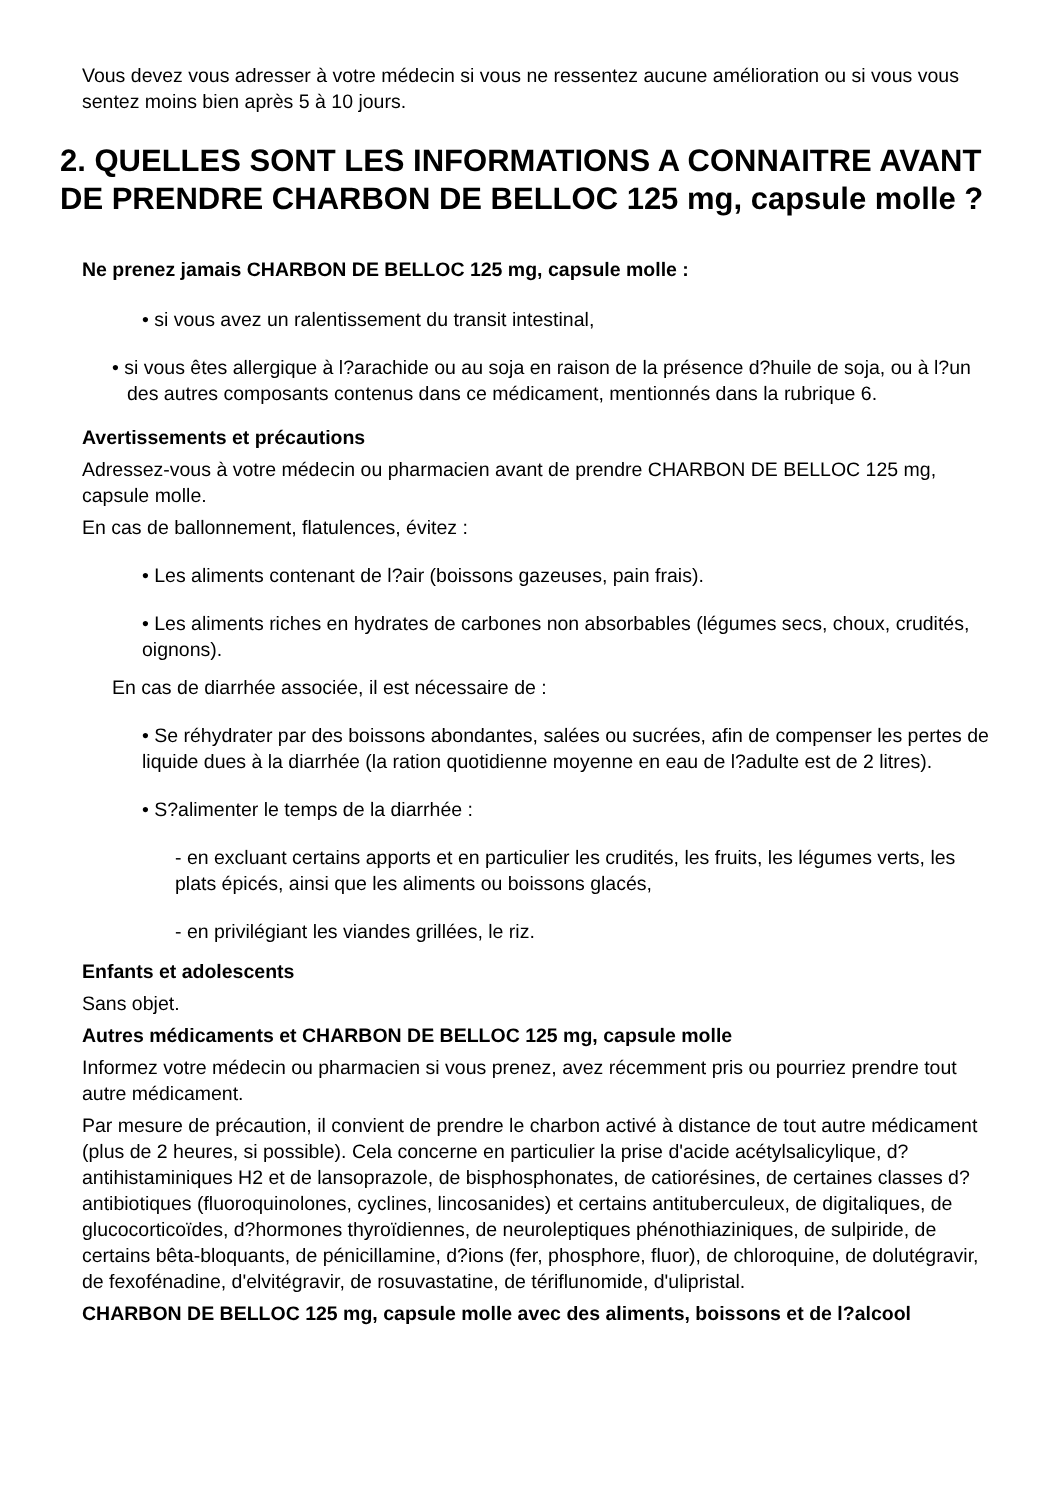Vous devez vous adresser à votre médecin si vous ne ressentez aucune amélioration ou si vous vous sentez moins bien après 5 à 10 jours.
2. QUELLES SONT LES INFORMATIONS A CONNAITRE AVANT DE PRENDRE CHARBON DE BELLOC 125 mg, capsule molle ?
Ne prenez jamais CHARBON DE BELLOC 125 mg, capsule molle :
• si vous avez un ralentissement du transit intestinal,
• si vous êtes allergique à l?arachide ou au soja en raison de la présence d?huile de soja, ou à l?un des autres composants contenus dans ce médicament, mentionnés dans la rubrique 6.
Avertissements et précautions
Adressez-vous à votre médecin ou pharmacien avant de prendre CHARBON DE BELLOC 125 mg, capsule molle.
En cas de ballonnement, flatulences, évitez :
• Les aliments contenant de l?air (boissons gazeuses, pain frais).
• Les aliments riches en hydrates de carbones non absorbables (légumes secs, choux, crudités, oignons).
En cas de diarrhée associée, il est nécessaire de :
• Se réhydrater par des boissons abondantes, salées ou sucrées, afin de compenser les pertes de liquide dues à la diarrhée (la ration quotidienne moyenne en eau de l?adulte est de 2 litres).
• S?alimenter le temps de la diarrhée :
- en excluant certains apports et en particulier les crudités, les fruits, les légumes verts, les plats épicés, ainsi que les aliments ou boissons glacés,
- en privilégiant les viandes grillées, le riz.
Enfants et adolescents
Sans objet.
Autres médicaments et CHARBON DE BELLOC 125 mg, capsule molle
Informez votre médecin ou pharmacien si vous prenez, avez récemment pris ou pourriez prendre tout autre médicament.
Par mesure de précaution, il convient de prendre le charbon activé à distance de tout autre médicament (plus de 2 heures, si possible). Cela concerne en particulier la prise d'acide acétylsalicylique, d?antihistaminiques H2 et de lansoprazole, de bisphosphonates, de catiorésines, de certaines classes d?antibiotiques (fluoroquinolones, cyclines, lincosanides) et certains antituberculeux, de digitaliques, de glucocorticoïdes, d?hormones thyroïdiennes, de neuroleptiques phénothiaziniques, de sulpiride, de certains bêta-bloquants, de pénicillamine, d?ions (fer, phosphore, fluor), de chloroquine, de dolutégravir, de fexofénadine, d'elvitégravir, de rosuvastatine, de tériflunomide, d'ulipristal.
CHARBON DE BELLOC 125 mg, capsule molle avec des aliments, boissons et de l?alcool